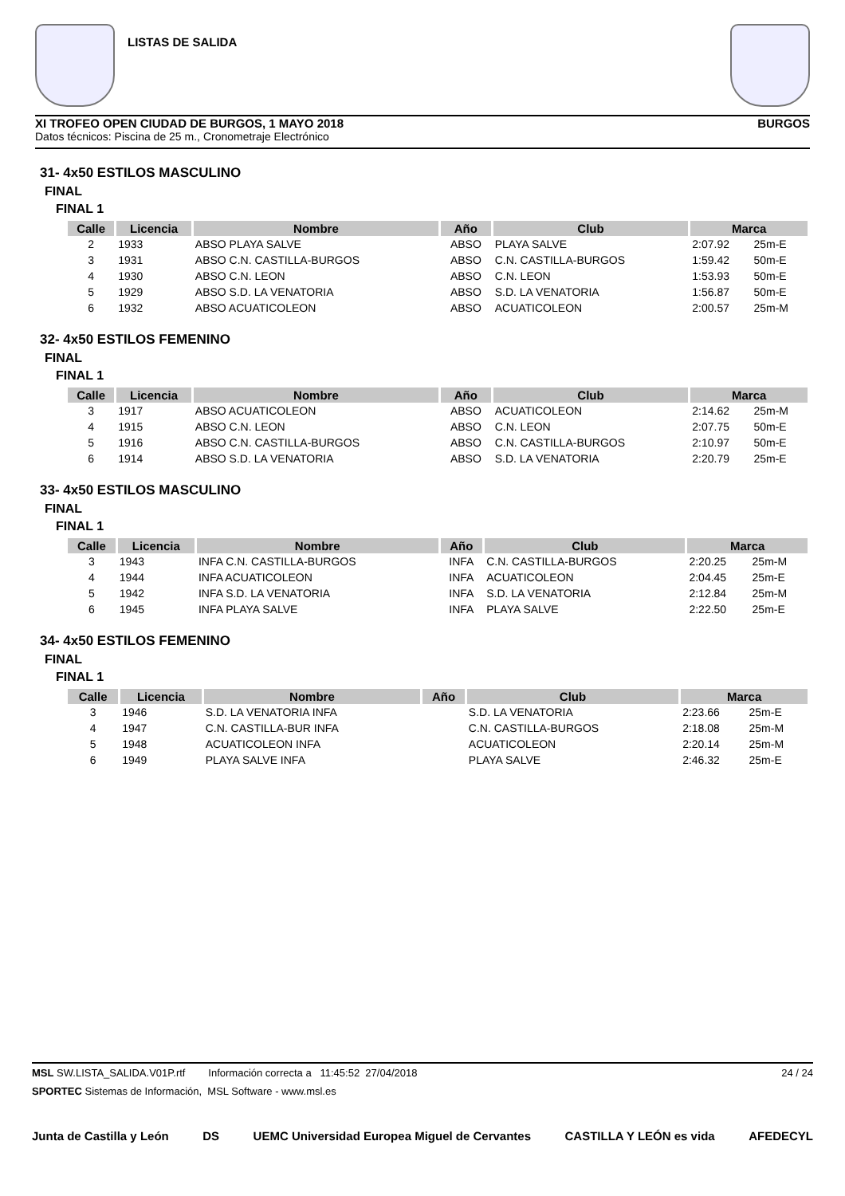LISTAS DE SALIDA
XI TROFEO OPEN CIUDAD DE BURGOS, 1 MAYO 2018 BURGOS
Datos técnicos: Piscina de 25 m., Cronometraje Electrónico
31- 4x50 ESTILOS MASCULINO
FINAL
FINAL 1
| Calle | Licencia | Nombre | Año | Club | Marca | |
| --- | --- | --- | --- | --- | --- | --- |
| 2 | 1933 | ABSO PLAYA SALVE | ABSO | PLAYA SALVE | 2:07.92 | 25m-E |
| 3 | 1931 | ABSO C.N. CASTILLA-BURGOS | ABSO | C.N. CASTILLA-BURGOS | 1:59.42 | 50m-E |
| 4 | 1930 | ABSO C.N. LEON | ABSO | C.N. LEON | 1:53.93 | 50m-E |
| 5 | 1929 | ABSO S.D. LA VENATORIA | ABSO | S.D. LA VENATORIA | 1:56.87 | 50m-E |
| 6 | 1932 | ABSO ACUATICOLEON | ABSO | ACUATICOLEON | 2:00.57 | 25m-M |
32- 4x50 ESTILOS FEMENINO
FINAL
FINAL 1
| Calle | Licencia | Nombre | Año | Club | Marca | |
| --- | --- | --- | --- | --- | --- | --- |
| 3 | 1917 | ABSO ACUATICOLEON | ABSO | ACUATICOLEON | 2:14.62 | 25m-M |
| 4 | 1915 | ABSO C.N. LEON | ABSO | C.N. LEON | 2:07.75 | 50m-E |
| 5 | 1916 | ABSO C.N. CASTILLA-BURGOS | ABSO | C.N. CASTILLA-BURGOS | 2:10.97 | 50m-E |
| 6 | 1914 | ABSO S.D. LA VENATORIA | ABSO | S.D. LA VENATORIA | 2:20.79 | 25m-E |
33- 4x50 ESTILOS MASCULINO
FINAL
FINAL 1
| Calle | Licencia | Nombre | Año | Club | Marca | |
| --- | --- | --- | --- | --- | --- | --- |
| 3 | 1943 | INFA C.N. CASTILLA-BURGOS | INFA | C.N. CASTILLA-BURGOS | 2:20.25 | 25m-M |
| 4 | 1944 | INFA ACUATICOLEON | INFA | ACUATICOLEON | 2:04.45 | 25m-E |
| 5 | 1942 | INFA S.D. LA VENATORIA | INFA | S.D. LA VENATORIA | 2:12.84 | 25m-M |
| 6 | 1945 | INFA PLAYA SALVE | INFA | PLAYA SALVE | 2:22.50 | 25m-E |
34- 4x50 ESTILOS FEMENINO
FINAL
FINAL 1
| Calle | Licencia | Nombre | Año | Club | Marca | |
| --- | --- | --- | --- | --- | --- | --- |
| 3 | 1946 | S.D. LA VENATORIA INFA | | S.D. LA VENATORIA | 2:23.66 | 25m-E |
| 4 | 1947 | C.N. CASTILLA-BUR INFA | | C.N. CASTILLA-BURGOS | 2:18.08 | 25m-M |
| 5 | 1948 | ACUATICOLEON INFA | | ACUATICOLEON | 2:20.14 | 25m-M |
| 6 | 1949 | PLAYA SALVE INFA | | PLAYA SALVE | 2:46.32 | 25m-E |
MSL SW.LISTA_SALIDA.V01P.rtf Información correcta a 11:45:52 27/04/2018 24 / 24
SPORTEC Sistemas de Información, MSL Software - www.msl.es
Junta de Castilla y León DS UEMC Universidad Europea Miguel de Cervantes CASTILLA Y LEÓN es vida AFEDECYL